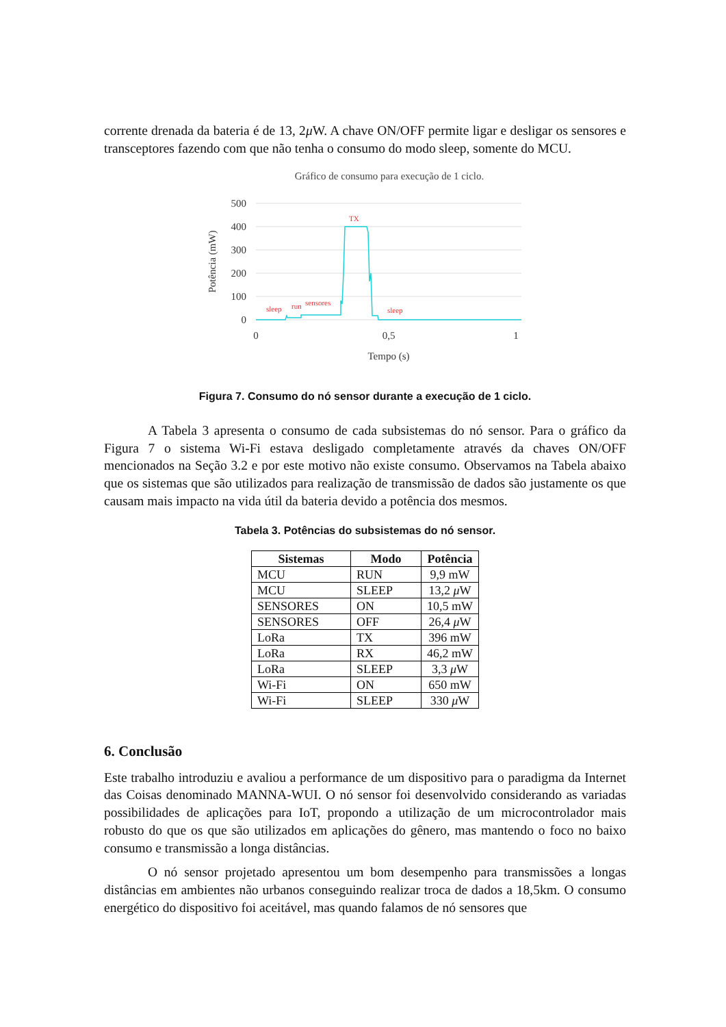corrente drenada da bateria é de 13, 2μ W. A chave ON/OFF permite ligar e desligar os sensores e transceptores fazendo com que não tenha o consumo do modo sleep, somente do MCU.
Gráfico de consumo para execução de 1 ciclo.
500
400
300
200
100
0
0
0,5
1
Tempo (s)
Potência (mW)
sleep
run
sensores
TX
sleep
Figura 7. Consumo do nó sensor durante a execução de 1 ciclo.
A Tabela 3 apresenta o consumo de cada subsistemas do nó sensor. Para o gráfico da Figura 7 o sistema Wi-Fi estava desligado completamente através da chaves ON/OFF mencionados na Seção 3.2 e por este motivo não existe consumo. Observamos na Tabela abaixo que os sistemas que são utilizados para realização de transmissão de dados são justamente os que causam mais impacto na vida útil da bateria devido a potência dos mesmos.
Tabela 3. Potências do subsistemas do nó sensor.
| Sistemas | Modo | Potência |
| --- | --- | --- |
| MCU | RUN | 9,9 mW |
| MCU | SLEEP | 13,2 μ W |
| SENSORES | ON | 10,5 mW |
| SENSORES | OFF | 26,4 μ W |
| LoRa | TX | 396 mW |
| LoRa | RX | 46,2 mW |
| LoRa | SLEEP | 3,3 μ W |
| Wi-Fi | ON | 650 mW |
| Wi-Fi | SLEEP | 330 μ W |
6. Conclusão
Este trabalho introduziu e avaliou a performance de um dispositivo para o paradigma da Internet das Coisas denominado MANNA-WUI. O nó sensor foi desenvolvido considerando as variadas possibilidades de aplicações para IoT, propondo a utilização de um microcontrolador mais robusto do que os que são utilizados em aplicações do gênero, mas mantendo o foco no baixo consumo e transmissão a longa distâncias.
O nó sensor projetado apresentou um bom desempenho para transmissões a longas distâncias em ambientes não urbanos conseguindo realizar troca de dados a 18,5km. O consumo energético do dispositivo foi aceitável, mas quando falamos de nó sensores que